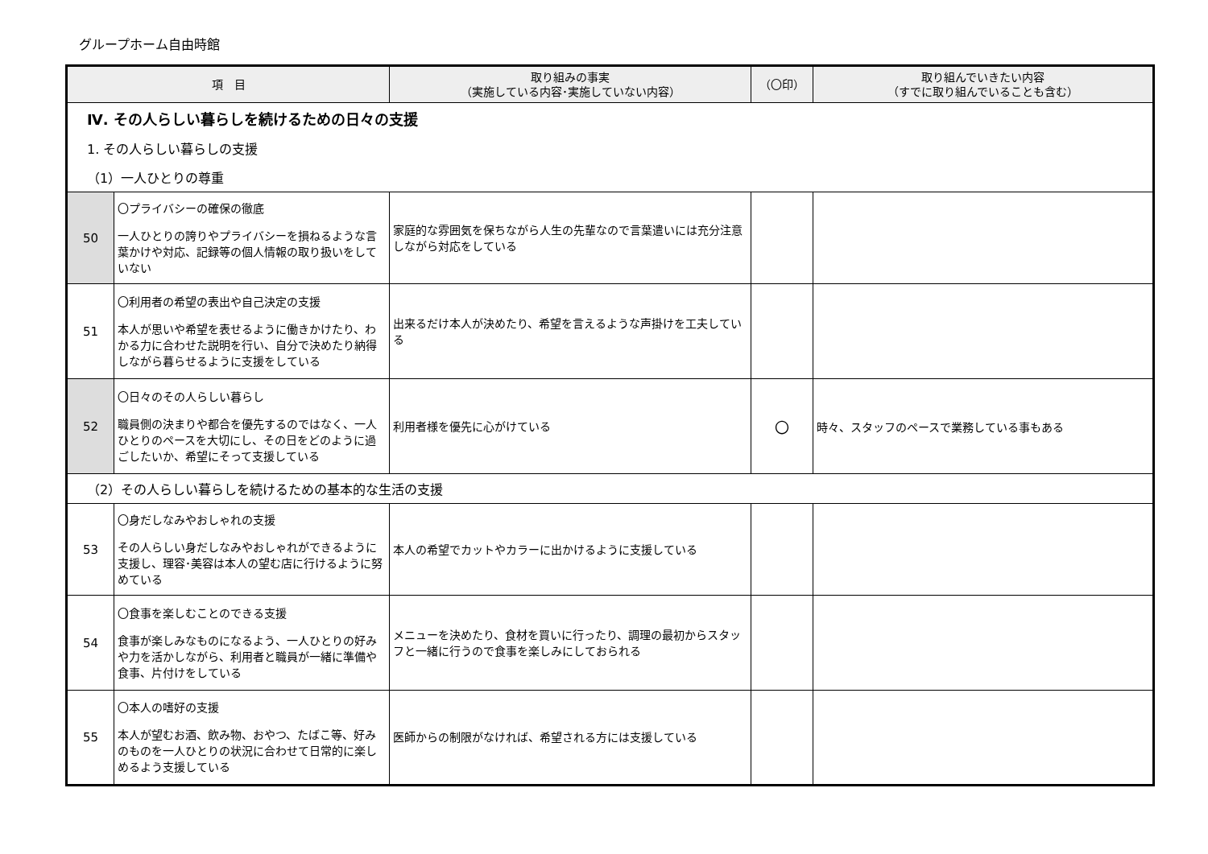グループホーム自由時館
| 項 目 | | 取り組みの事実 （実施している内容･実施していない内容） | （〇印） | 取り組んでいきたい内容 （すでに取り組んでいることも含む） |
| --- | --- | --- | --- | --- |
| Ⅳ. その人らしい暮らしを続けるための日々の支援 | | | | |
| 1. その人らしい暮らしの支援 | | | | |
| （1）一人ひとりの尊重 | | | | |
| 50 | 〇プライバシーの確保の徹底 一人ひとりの誇りやプライバシーを損ねるような言葉かけや対応、記録等の個人情報の取り扱いをしていない | 家庭的な雰囲気を保ちながら人生の先輩なので言葉遣いには充分注意しながら対応をしている | | |
| 51 | 〇利用者の希望の表出や自己決定の支援 本人が思いや希望を表せるように働きかけたり、わかる力に合わせた説明を行い、自分で決めたり納得しながら暮らせるように支援をしている | 出来るだけ本人が決めたり、希望を言えるような声掛けを工夫している | | |
| 52 | 〇日々のその人らしい暮らし 職員側の決まりや都合を優先するのではなく、一人ひとりのペースを大切にし、その日をどのように過ごしたいか、希望にそって支援している | 利用者様を優先に心がけている | 〇 | 時々、スタッフのペースで業務している事もある |
| （2）その人らしい暮らしを続けるための基本的な生活の支援 | | | | |
| 53 | 〇身だしなみやおしゃれの支援 その人らしい身だしなみやおしゃれができるように支援し、理容･美容は本人の望む店に行けるように努めている | 本人の希望でカットやカラーに出かけるように支援している | | |
| 54 | 〇食事を楽しむことのできる支援 食事が楽しみなものになるよう、一人ひとりの好みや力を活かしながら、利用者と職員が一緒に準備や食事、片付けをしている | メニューを決めたり、食材を買いに行ったり、調理の最初からスタッフと一緒に行うので食事を楽しみにしておられる | | |
| 55 | 〇本人の嗜好の支援 本人が望むお酒、飲み物、おやつ、たばこ等、好みのものを一人ひとりの状況に合わせて日常的に楽しめるよう支援している | 医師からの制限がなければ、希望される方には支援している | | |